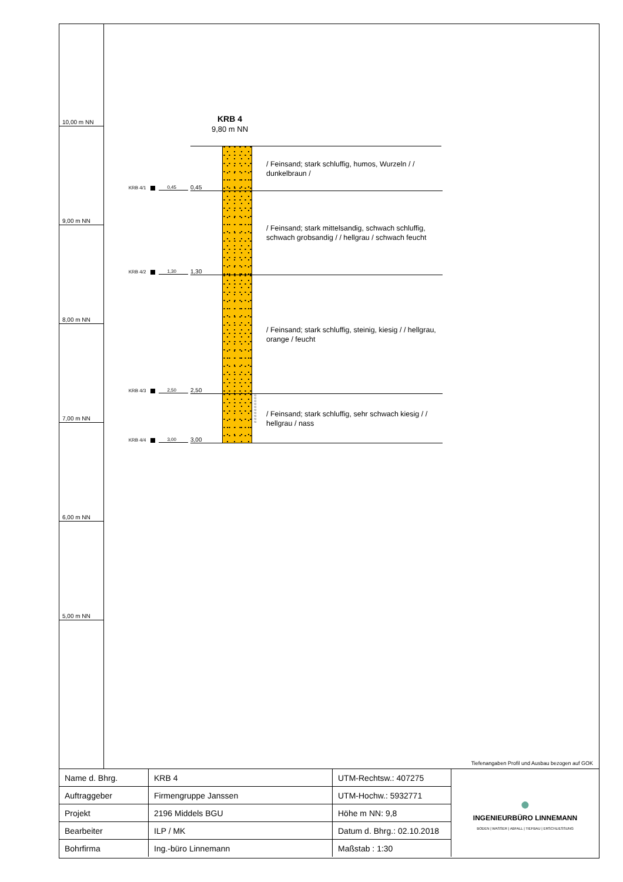10,00 m NN
9,00 m NN
8,00 m NN
7,00 m NN
6,00 m NN
5,00 m NN
KRB 4
9,80 m NN
KRB 4/1 0,45
0,45
/ Feinsand; stark schluffig, humos, Wurzeln / / dunkelbraun /
KRB 4/2 1,30
1,30
/ Feinsand; stark mittelsandig, schwach schluffig, schwach grobsandig / / hellgrau / schwach feucht
KRB 4/3 2,50
2,50
/ Feinsand; stark schluffig, steinig, kiesig / / hellgrau, orange / feucht
KRB 4/4 3,00
3,00
≈
≈
≈
≈
≈
≈
≈
≈
≈
≈
/ Feinsand; stark schluffig, sehr schwach kiesig / / hellgrau / nass
Tiefenangaben Profil und Ausbau bezogen auf GOK
| Name d. Bhrg. | KRB 4 | UTM-Rechtsw.: 407275 | ● INGENIEURBÜRO LINNEMANN BODEN / WASSER / ABFALL / TIEFBAU / ERSCHLIESSUNG |
| Auftraggeber | Firmengruppe Janssen | UTM-Hochw.: 5932771 | |
| Projekt | 2196 Middels BGU | Höhe m NN: 9,8 | |
| Bearbeiter | ILP / MK | Datum d. Bhrg.: 02.10.2018 | |
| Bohrfirma | Ing.-büro Linnemann | Maßstab : 1:30 | |